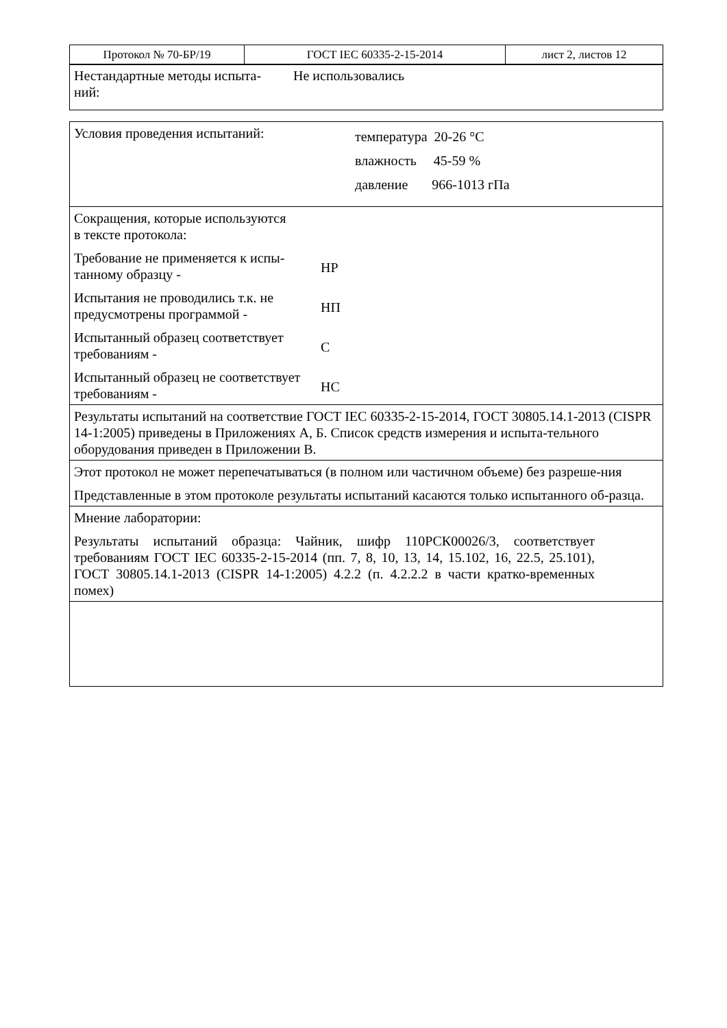| Протокол № 70-БР/19 | ГОСТ IEC 60335-2-15-2014 | лист 2, листов 12 |
| Нестандартные методы испыта- ний: Не использовались |
| Условия проведения испытаний: температура 20-26 °С влажность 45-59 % давление 966-1013 гПа |
| Сокращения, которые используются в тексте протокола: Требование не применяется к испы- танному образцу - НР Испытания не проводились т.к. не предусмотрены программой - НП Испытанный образец соответствует требованиям - С Испытанный образец не соответствует требованиям - НС |
| Результаты испытаний на соответствие ГОСТ IEC 60335-2-15-2014, ГОСТ 30805.14.1-2013 (CISPR 14-1:2005) приведены в Приложениях А, Б. Список средств измерения и испыта-тельного оборудования приведен в Приложении В. |
| Этот протокол не может перепечатываться (в полном или частичном объеме) без разреше-ния Представленные в этом протоколе результаты испытаний касаются только испытанного об-разца. |
| Мнение лаборатории: Результаты испытаний образца: Чайник, шифр 110РСК00026/3, соответствует требованиям ГОСТ IEC 60335-2-15-2014 (пп. 7, 8, 10, 13, 14, 15.102, 16, 22.5, 25.101), ГОСТ 30805.14.1-2013 (CISPR 14-1:2005) 4.2.2 (п. 4.2.2.2 в части кратко-временных помех) |